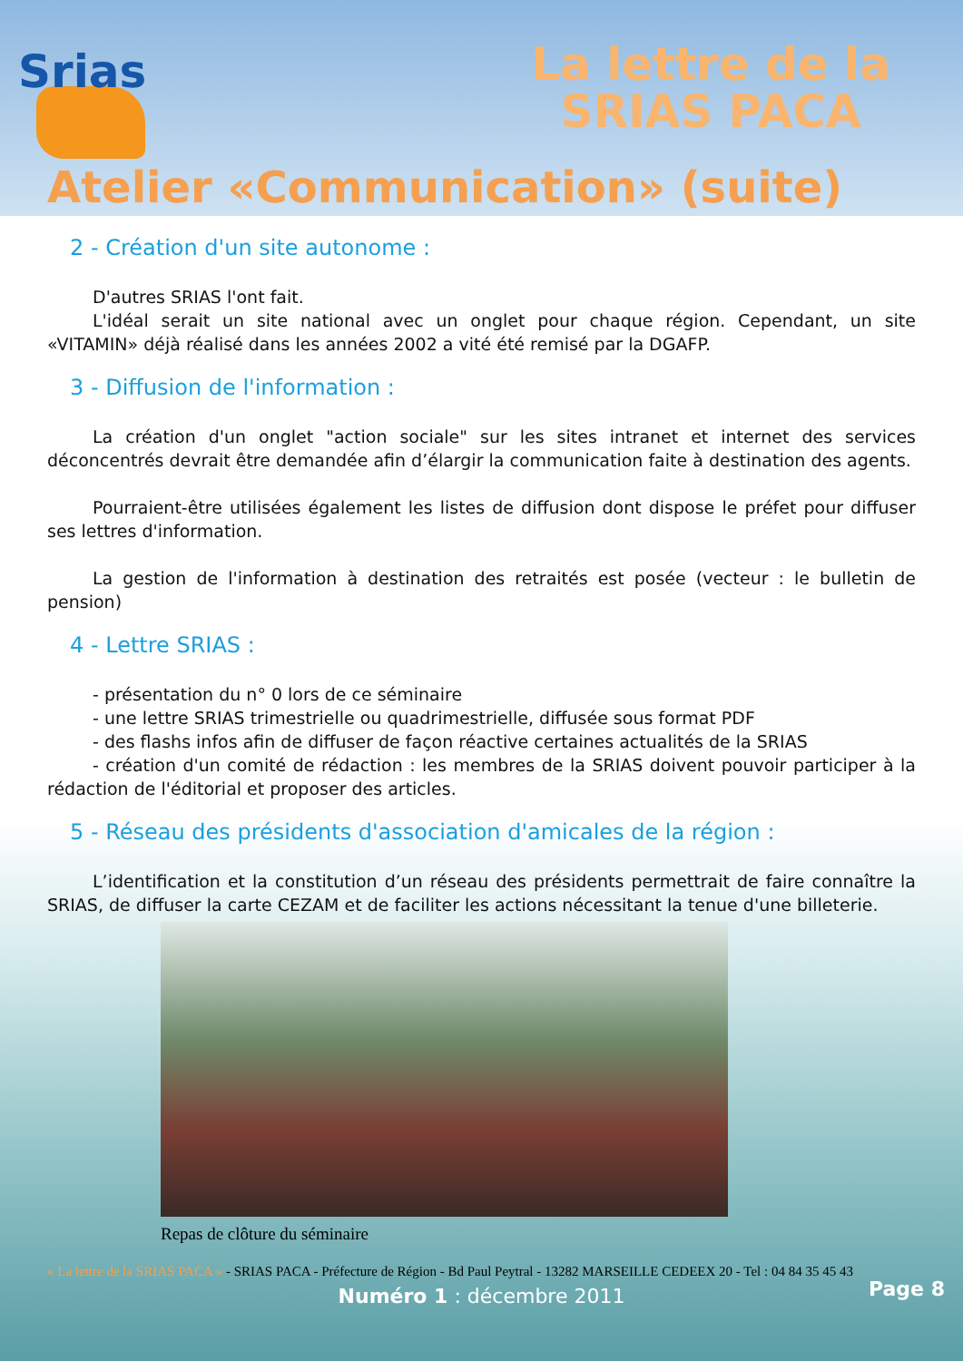Srias
La lettre de la
SRIAS PACA
Atelier «Communication» (suite)
2 - Création d'un site autonome :
D'autres SRIAS l'ont fait.
L'idéal serait un site national avec un onglet pour chaque région. Cependant, un site «VITAMIN» déjà réalisé dans les années 2002 a vité été remisé par la DGAFP.
3 - Diffusion de l'information :
La création d'un onglet "action sociale" sur les sites intranet et internet des services déconcentrés devrait être demandée afin d’élargir la communication faite à destination des agents.
Pourraient-être utilisées également les listes de diffusion dont dispose le préfet pour diffuser ses lettres d'information.
La gestion de l'information à destination des retraités est posée (vecteur : le bulletin de pension)
4 - Lettre SRIAS :
- présentation du n° 0 lors de ce séminaire
- une lettre SRIAS trimestrielle ou quadrimestrielle, diffusée sous format PDF
- des flashs infos afin de diffuser de façon réactive certaines actualités de la SRIAS
- création d'un comité de rédaction : les membres de la SRIAS doivent pouvoir participer à la rédaction de l'éditorial et proposer des articles.
5 - Réseau des présidents d'association d'amicales de la région :
L’identification et la constitution d’un réseau des présidents permettrait de faire connaître la SRIAS, de diffuser la carte CEZAM et de faciliter les actions nécessitant la tenue d'une billeterie.
Repas de clôture du séminaire
« La lettre de la SRIAS PACA » - SRIAS PACA - Préfecture de Région - Bd Paul Peytral - 13282 MARSEILLE CEDEEX 20 - Tel : 04 84 35 45 43
Numéro 1 : décembre 2011 Page 8